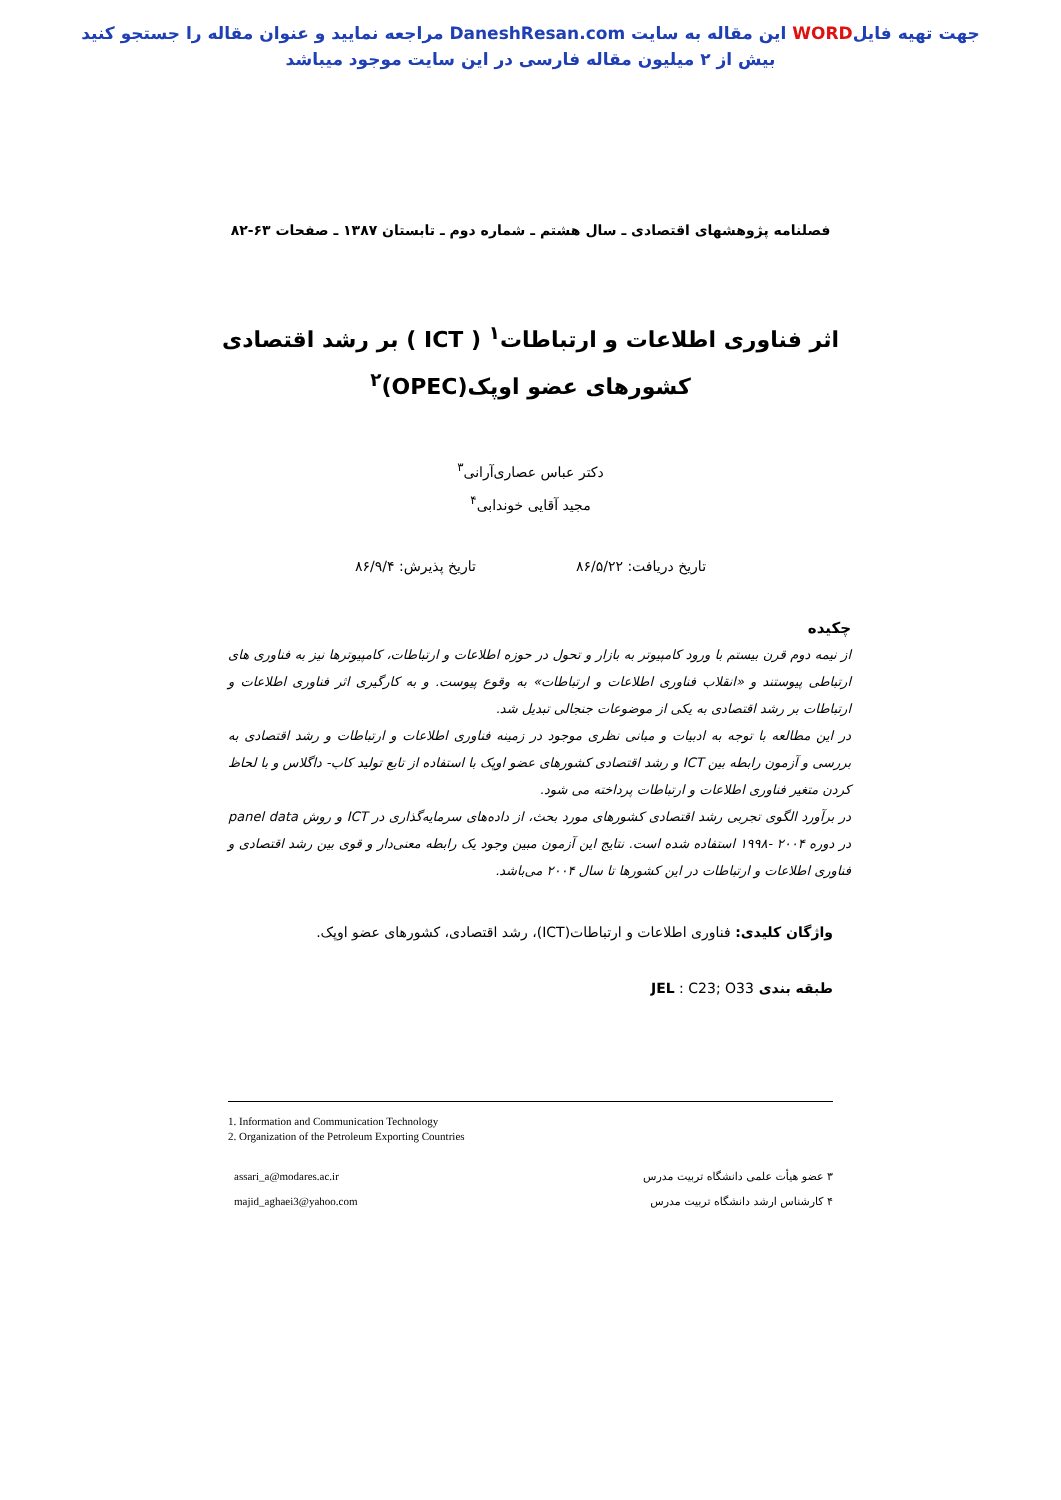جهت تهیه فایلWORD این مقاله به سایت DaneshResan.com مراجعه نمایید و عنوان مقاله را جستجو کنید
بیش از ۲ میلیون مقاله فارسی در این سایت موجود میباشد
فصلنامه پژوهشهای اقتصادی ـ سال هشتم ـ شماره دوم ـ تابستان ۱۳۸۷ ـ صفحات ۶۳-۸۲
اثر فناوری اطلاعات و ارتباطات<sup>۱</sup> ( ICT ) بر رشد اقتصادی
کشورهای عضو اوپک(OPEC)<sup>۲</sup>
دکتر عباس عصاری‌آرانی<sup>۳</sup>
مجید آقایی خوندابی<sup>۴</sup>
تاریخ دریافت: ۸۶/۵/۲۲ تاریخ پذیرش: ۸۶/۹/۴
چکیده
از نیمه دوم قرن بیستم با ورود کامپیوتر به بازار و تحول در حوزه اطلاعات و ارتباطات، کامپیوترها نیز به فناوری های ارتباطی پیوستند و «انقلاب فناوری اطلاعات و ارتباطات» به وقوع پیوست. و به کارگیری اثر فناوری اطلاعات و ارتباطات بر رشد اقتصادی به یکی از موضوعات جنجالی تبدیل شد.
در این مطالعه با توجه به ادبیات و مبانی نظری موجود در زمینه فناوری اطلاعات و ارتباطات و رشد اقتصادی به بررسی و آزمون رابطه بین ICT و رشد اقتصادی کشورهای عضو اوپک با استفاده از تابع تولید کاب- داگلاس و با لحاظ کردن متغیر فناوری اطلاعات و ارتباطات پرداخته می شود.
در برآورد الگوی تجربی رشد اقتصادی کشورهای مورد بحث، از داده‌های سرمایه‌گذاری در ICT و روش panel data در دوره ۲۰۰۴ -۱۹۹۸ استفاده شده است. نتایج این آزمون مبین وجود یک رابطه معنی‌دار و قوی بین رشد اقتصادی و فناوری اطلاعات و ارتباطات در این کشورها تا سال ۲۰۰۴ می‌باشد.
واژگان کلیدی: فناوری اطلاعات و ارتباطات(ICT)، رشد اقتصادی، کشورهای عضو اوپک.
طبقه بندی JEL : C23; O33
1. Information and Communication Technology
2. Organization of the Petroleum Exporting Countries
۳ عضو هیأت علمی دانشگاه تربیت مدرس
۴ کارشناس ارشد دانشگاه تربیت مدرس
assari_a@modares.ac.ir
majid_aghaei3@yahoo.com